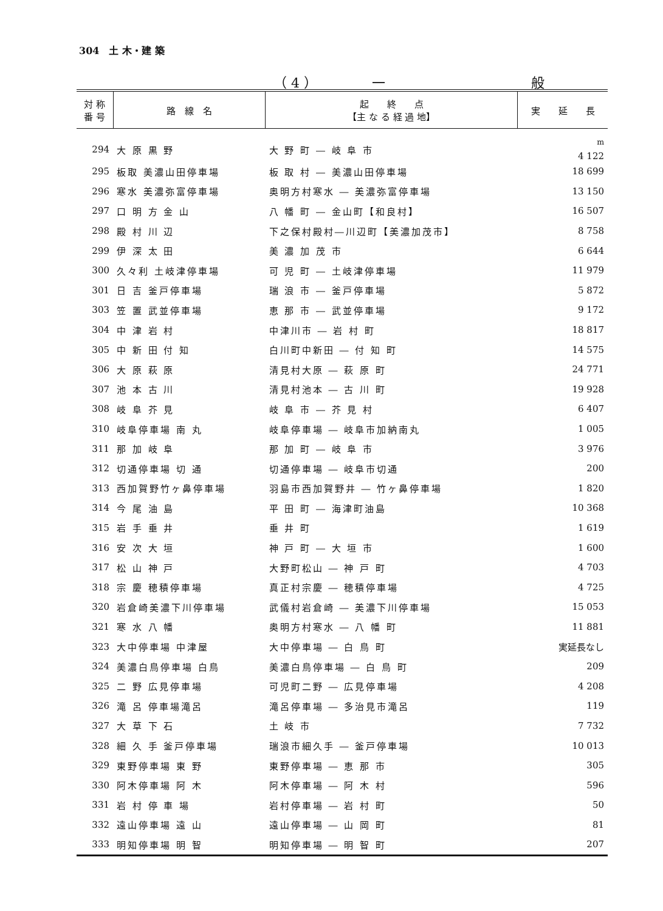304　土 木・建 築
（ 4 ） 一 般
| 対 称 番 号 | 路 線 名 | 起 終 点 【主 な る 経 過 地】 | 実 延 長 |
| --- | --- | --- | --- |
| 294 | 大 原 黒 野 | 大 野 町 ― 岐 阜 市 | <sup>m</sup> 4 122 |
| 295 | 板取 美濃山田停車場 | 板 取 村 ― 美濃山田停車場 | 18 699 |
| 296 | 寒水 美濃弥富停車場 | 奥明方村寒水 ― 美濃弥富停車場 | 13 150 |
| 297 | 口 明 方 金 山 | 八 幡 町 ― 金山町【和良村】 | 16 507 |
| 298 | 殿 村 川 辺 | 下之保村殿村―川辺町【美濃加茂市】 | 8 758 |
| 299 | 伊 深 太 田 | 美 濃 加 茂 市 | 6 644 |
| 300 | 久々利 土岐津停車場 | 可 児 町 ― 土岐津停車場 | 11 979 |
| 301 | 日 吉 釜戸停車場 | 瑞 浪 市 ― 釜戸停車場 | 5 872 |
| 303 | 笠 置 武並停車場 | 恵 那 市 ― 武並停車場 | 9 172 |
| 304 | 中 津 岩 村 | 中津川市 ― 岩 村 町 | 18 817 |
| 305 | 中 新 田 付 知 | 白川町中新田 ― 付 知 町 | 14 575 |
| 306 | 大 原 萩 原 | 清見村大原 ― 萩 原 町 | 24 771 |
| 307 | 池 本 古 川 | 清見村池本 ― 古 川 町 | 19 928 |
| 308 | 岐 阜 芥 見 | 岐 阜 市 ― 芥 見 村 | 6 407 |
| 310 | 岐阜停車場 南 丸 | 岐阜停車場 ― 岐阜市加納南丸 | 1 005 |
| 311 | 那 加 岐 阜 | 那 加 町 ― 岐 阜 市 | 3 976 |
| 312 | 切通停車場 切 通 | 切通停車場 ― 岐阜市切通 | 200 |
| 313 | 西加賀野竹ヶ鼻停車場 | 羽島市西加賀野井 ― 竹ヶ鼻停車場 | 1 820 |
| 314 | 今 尾 油 島 | 平 田 町 ― 海津町油島 | 10 368 |
| 315 | 岩 手 垂 井 | 垂 井 町 | 1 619 |
| 316 | 安 次 大 垣 | 神 戸 町 ― 大 垣 市 | 1 600 |
| 317 | 松 山 神 戸 | 大野町松山 ― 神 戸 町 | 4 703 |
| 318 | 宗 慶 穂積停車場 | 真正村宗慶 ― 穂積停車場 | 4 725 |
| 320 | 岩倉崎美濃下川停車場 | 武儀村岩倉崎 ― 美濃下川停車場 | 15 053 |
| 321 | 寒 水 八 幡 | 奥明方村寒水 ― 八 幡 町 | 11 881 |
| 323 | 大中停車場 中津屋 | 大中停車場 ― 白 鳥 町 | 実延長なし |
| 324 | 美濃白鳥停車場 白鳥 | 美濃白鳥停車場 ― 白 鳥 町 | 209 |
| 325 | 二 野 広見停車場 | 可児町二野 ― 広見停車場 | 4 208 |
| 326 | 滝 呂 停車場滝呂 | 滝呂停車場 ― 多治見市滝呂 | 119 |
| 327 | 大 草 下 石 | 土 岐 市 | 7 732 |
| 328 | 細 久 手 釜戸停車場 | 瑞浪市細久手 ― 釜戸停車場 | 10 013 |
| 329 | 東野停車場 東 野 | 東野停車場 ― 恵 那 市 | 305 |
| 330 | 阿木停車場 阿 木 | 阿木停車場 ― 阿 木 村 | 596 |
| 331 | 岩 村 停 車 場 | 岩村停車場 ― 岩 村 町 | 50 |
| 332 | 遠山停車場 遠 山 | 遠山停車場 ― 山 岡 町 | 81 |
| 333 | 明知停車場 明 智 | 明知停車場 ― 明 智 町 | 207 |